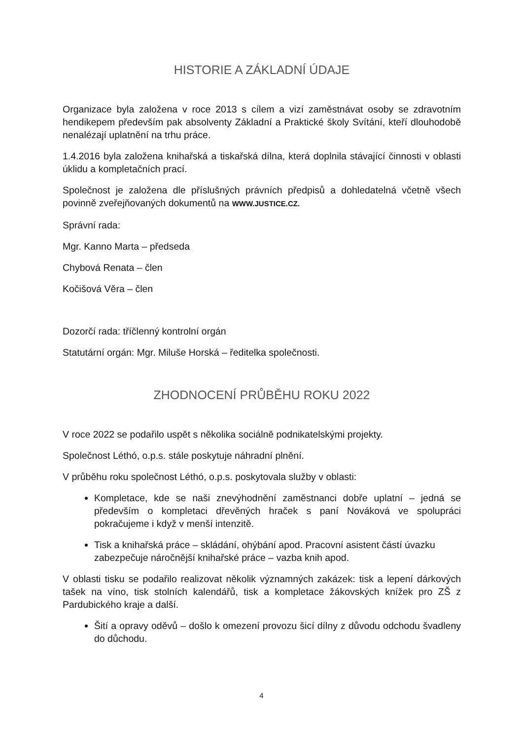HISTORIE A ZÁKLADNÍ ÚDAJE
Organizace byla založena v roce 2013 s cílem a vizí zaměstnávat osoby se zdravotním hendikepem především pak absolventy Základní a Praktické školy Svítání, kteří dlouhodobě nenalézají uplatnění na trhu práce.
1.4.2016 byla založena knihařská a tiskařská dílna, která doplnila stávající činnosti v oblasti úklidu a kompletačních prací.
Společnost je založena dle příslušných právních předpisů a dohledatelná včetně všech povinně zveřejňovaných dokumentů na WWW.JUSTICE.CZ.
Správní rada:
Mgr. Kanno Marta – předseda
Chybová Renata – člen
Kočišová Věra – člen
Dozorčí rada: tříčlenný kontrolní orgán
Statutární orgán: Mgr. Miluše Horská – ředitelka společnosti.
ZHODNOCENÍ PRŮBĚHU ROKU 2022
V roce 2022 se podařilo uspět s několika sociálně podnikatelskými projekty.
Společnost Léthó, o.p.s. stále poskytuje náhradní plnění.
V průběhu roku společnost Léthó, o.p.s. poskytovala služby v oblasti:
Kompletace, kde se naši znevýhodnění zaměstnanci dobře uplatní – jedná se především o kompletaci dřevěných hraček s paní Nováková ve spolupráci pokračujeme i když v menší intenzitě.
Tisk a knihařská práce – skládání, ohýbání apod. Pracovní asistent částí úvazku zabezpečuje náročnější knihařské práce – vazba knih apod.
V oblasti tisku se podařilo realizovat několik významných zakázek: tisk a lepení dárkových tašek na víno, tisk stolních kalendářů, tisk a kompletace žákovských knížek pro ZŠ z Pardubického kraje a další.
Šití a opravy oděvů – došlo k omezení provozu šicí dílny z důvodu odchodu švadleny do důchodu.
4